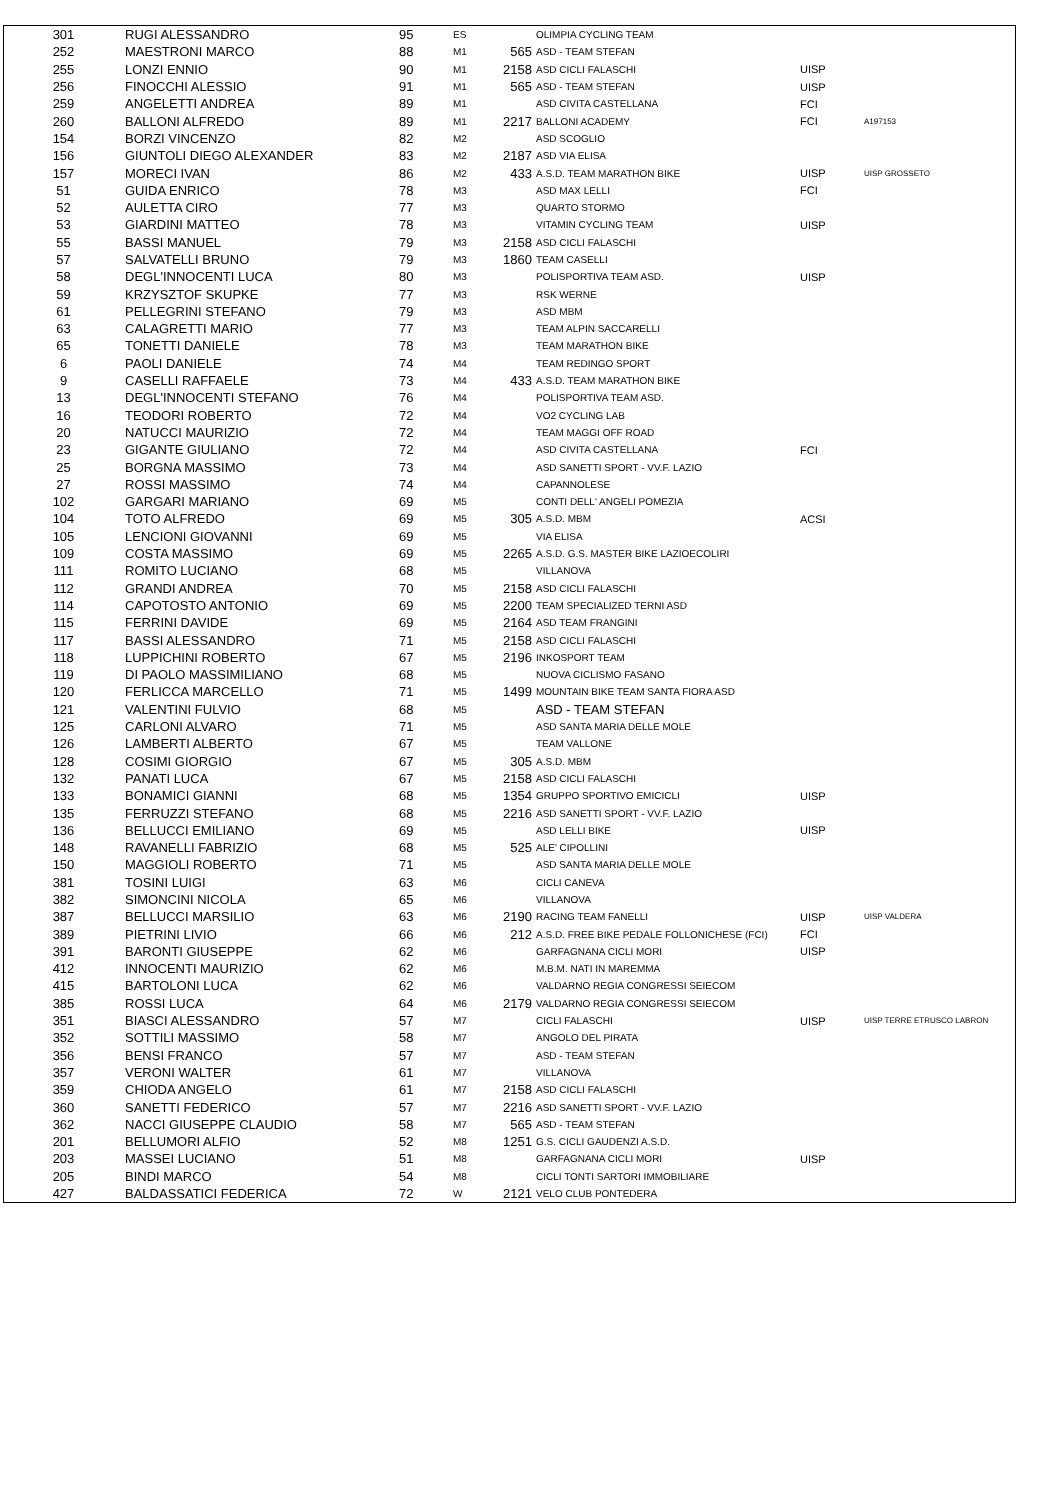| 301 | RUGI ALESSANDRO | 95 | ES | | OLIMPIA CYCLING TEAM | | |
| 252 | MAESTRONI MARCO | 88 | M1 | 565 | ASD - TEAM STEFAN | | |
| 255 | LONZI ENNIO | 90 | M1 | 2158 | ASD CICLI FALASCHI | UISP | |
| 256 | FINOCCHI ALESSIO | 91 | M1 | 565 | ASD - TEAM STEFAN | UISP | |
| 259 | ANGELETTI ANDREA | 89 | M1 | | ASD CIVITA CASTELLANA | FCI | |
| 260 | BALLONI ALFREDO | 89 | M1 | 2217 | BALLONI ACADEMY | FCI | A197153 |
| 154 | BORZI VINCENZO | 82 | M2 | | ASD SCOGLIO | | |
| 156 | GIUNTOLI DIEGO ALEXANDER | 83 | M2 | 2187 | ASD VIA ELISA | | |
| 157 | MORECI IVAN | 86 | M2 | 433 | A.S.D. TEAM MARATHON BIKE | UISP | UISP GROSSETO |
| 51 | GUIDA ENRICO | 78 | M3 | | ASD MAX LELLI | FCI | |
| 52 | AULETTA CIRO | 77 | M3 | | QUARTO STORMO | | |
| 53 | GIARDINI MATTEO | 78 | M3 | | VITAMIN CYCLING TEAM | UISP | |
| 55 | BASSI MANUEL | 79 | M3 | 2158 | ASD CICLI FALASCHI | | |
| 57 | SALVATELLI BRUNO | 79 | M3 | 1860 | TEAM CASELLI | | |
| 58 | DEGL'INNOCENTI LUCA | 80 | M3 | | POLISPORTIVA TEAM ASD. | UISP | |
| 59 | KRZYSZTOF SKUPKE | 77 | M3 | | RSK WERNE | | |
| 61 | PELLEGRINI STEFANO | 79 | M3 | | ASD MBM | | |
| 63 | CALAGRETTI MARIO | 77 | M3 | | TEAM ALPIN SACCARELLI | | |
| 65 | TONETTI DANIELE | 78 | M3 | | TEAM MARATHON BIKE | | |
| 6 | PAOLI DANIELE | 74 | M4 | | TEAM REDINGO SPORT | | |
| 9 | CASELLI RAFFAELE | 73 | M4 | 433 | A.S.D. TEAM MARATHON BIKE | | |
| 13 | DEGL'INNOCENTI STEFANO | 76 | M4 | | POLISPORTIVA TEAM ASD. | | |
| 16 | TEODORI ROBERTO | 72 | M4 | | VO2 CYCLING LAB | | |
| 20 | NATUCCI MAURIZIO | 72 | M4 | | TEAM MAGGI OFF ROAD | | |
| 23 | GIGANTE GIULIANO | 72 | M4 | | ASD CIVITA CASTELLANA | FCI | |
| 25 | BORGNA MASSIMO | 73 | M4 | | ASD SANETTI SPORT - VV.F. LAZIO | | |
| 27 | ROSSI MASSIMO | 74 | M4 | | CAPANNOLESE | | |
| 102 | GARGARI MARIANO | 69 | M5 | | CONTI DELL' ANGELI POMEZIA | | |
| 104 | TOTO ALFREDO | 69 | M5 | 305 | A.S.D. MBM | ACSI | |
| 105 | LENCIONI GIOVANNI | 69 | M5 | | VIA ELISA | | |
| 109 | COSTA MASSIMO | 69 | M5 | 2265 | A.S.D. G.S. MASTER BIKE LAZIOECOLIRI | | |
| 111 | ROMITO LUCIANO | 68 | M5 | | VILLANOVA | | |
| 112 | GRANDI ANDREA | 70 | M5 | 2158 | ASD CICLI FALASCHI | | |
| 114 | CAPOTOSTO ANTONIO | 69 | M5 | 2200 | TEAM SPECIALIZED TERNI ASD | | |
| 115 | FERRINI DAVIDE | 69 | M5 | 2164 | ASD TEAM FRANGINI | | |
| 117 | BASSI ALESSANDRO | 71 | M5 | 2158 | ASD CICLI FALASCHI | | |
| 118 | LUPPICHINI ROBERTO | 67 | M5 | 2196 | INKOSPORT TEAM | | |
| 119 | DI PAOLO MASSIMILIANO | 68 | M5 | | NUOVA CICLISMO FASANO | | |
| 120 | FERLICCA MARCELLO | 71 | M5 | 1499 | MOUNTAIN BIKE TEAM SANTA FIORA ASD | | |
| 121 | VALENTINI FULVIO | 68 | M5 | | ASD - TEAM STEFAN | | |
| 125 | CARLONI ALVARO | 71 | M5 | | ASD SANTA MARIA DELLE MOLE | | |
| 126 | LAMBERTI ALBERTO | 67 | M5 | | TEAM VALLONE | | |
| 128 | COSIMI GIORGIO | 67 | M5 | 305 | A.S.D. MBM | | |
| 132 | PANATI LUCA | 67 | M5 | 2158 | ASD CICLI FALASCHI | | |
| 133 | BONAMICI GIANNI | 68 | M5 | 1354 | GRUPPO SPORTIVO EMICICLI | UISP | |
| 135 | FERRUZZI STEFANO | 68 | M5 | 2216 | ASD SANETTI SPORT - VV.F. LAZIO | | |
| 136 | BELLUCCI EMILIANO | 69 | M5 | | ASD LELLI BIKE | UISP | |
| 148 | RAVANELLI FABRIZIO | 68 | M5 | 525 | ALE' CIPOLLINI | | |
| 150 | MAGGIOLI ROBERTO | 71 | M5 | | ASD SANTA MARIA DELLE MOLE | | |
| 381 | TOSINI LUIGI | 63 | M6 | | CICLI CANEVA | | |
| 382 | SIMONCINI NICOLA | 65 | M6 | | VILLANOVA | | |
| 387 | BELLUCCI MARSILIO | 63 | M6 | 2190 | RACING TEAM FANELLI | UISP | UISP VALDERA |
| 389 | PIETRINI LIVIO | 66 | M6 | 212 | A.S.D. FREE BIKE PEDALE FOLLONICHESE (FCI) | FCI | |
| 391 | BARONTI GIUSEPPE | 62 | M6 | | GARFAGNANA CICLI MORI | UISP | |
| 412 | INNOCENTI MAURIZIO | 62 | M6 | | M.B.M. NATI IN MAREMMA | | |
| 415 | BARTOLONI LUCA | 62 | M6 | | VALDARNO REGIA CONGRESSI SEIECOM | | |
| 385 | ROSSI LUCA | 64 | M6 | 2179 | VALDARNO REGIA CONGRESSI SEIECOM | | |
| 351 | BIASCI ALESSANDRO | 57 | M7 | | CICLI FALASCHI | UISP | UISP TERRE ETRUSCO LABRON |
| 352 | SOTTILI MASSIMO | 58 | M7 | | ANGOLO DEL PIRATA | | |
| 356 | BENSI FRANCO | 57 | M7 | | ASD - TEAM STEFAN | | |
| 357 | VERONI WALTER | 61 | M7 | | VILLANOVA | | |
| 359 | CHIODA ANGELO | 61 | M7 | 2158 | ASD CICLI FALASCHI | | |
| 360 | SANETTI FEDERICO | 57 | M7 | 2216 | ASD SANETTI SPORT - VV.F. LAZIO | | |
| 362 | NACCI GIUSEPPE CLAUDIO | 58 | M7 | 565 | ASD - TEAM STEFAN | | |
| 201 | BELLUMORI ALFIO | 52 | M8 | 1251 | G.S. CICLI GAUDENZI A.S.D. | | |
| 203 | MASSEI LUCIANO | 51 | M8 | | GARFAGNANA CICLI MORI | UISP | |
| 205 | BINDI MARCO | 54 | M8 | | CICLI TONTI SARTORI IMMOBILIARE | | |
| 427 | BALDASSATICI FEDERICA | 72 | W | 2121 | VELO CLUB PONTEDERA | | |